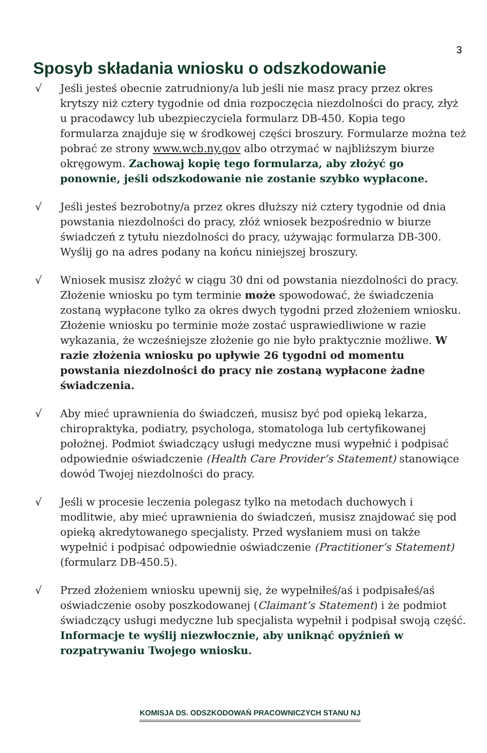3
Sposyb składania wniosku o odszkodowanie
√ Jeśli jesteś obecnie zatrudniony/a lub jeśli nie masz pracy przez okres krytszy niż cztery tygodnie od dnia rozpoczęcia niezdolności do pracy, złyż u pracodawcy lub ubezpieczyciela formularz DB-450. Kopia tego formularza znajduje się w środkowej części broszury. Formularze można też pobrać ze strony www.wcb.ny.gov albo otrzymać w najbliższym biurze okręgowym. Zachowaj kopię tego formularza, aby złożyć go ponownie, jeśli odszkodowanie nie zostanie szybko wypłacone.
√ Jeśli jesteś bezrobotny/a przez okres dłuższy niż cztery tygodnie od dnia powstania niezdolności do pracy, złóż wniosek bezpośrednio w biurze świadczeń z tytułu niezdolności do pracy, używając formularza DB-300. Wyślij go na adres podany na końcu niniejszej broszury.
√ Wniosek musisz złożyć w ciągu 30 dni od powstania niezdolności do pracy. Złożenie wniosku po tym terminie może spowodować, że świadczenia zostaną wypłacone tylko za okres dwych tygodni przed złożeniem wniosku. Złożenie wniosku po terminie może zostać usprawiedliwione w razie wykazania, że wcześniejsze złożenie go nie było praktycznie możliwe. W razie złożenia wniosku po upływie 26 tygodni od momentu powstania niezdolności do pracy nie zostaną wypłacone żadne świadczenia.
√ Aby mieć uprawnienia do świadczeń, musisz być pod opieką lekarza, chiropraktyka, podiatry, psychologa, stomatologa lub certyfikowanej położnej. Podmiot świadczący usługi medyczne musi wypełnić i podpisać odpowiednie oświadczenie (Health Care Provider’s Statement) stanowiące dowód Twojej niezdolności do pracy.
√ Jeśli w procesie leczenia polegasz tylko na metodach duchowych i modlitwie, aby mieć uprawnienia do świadczeń, musisz znajdować się pod opieką akredytowanego specjalisty. Przed wysłaniem musi on także wypełnić i podpisać odpowiednie oświadczenie (Practitioner’s Statement) (formularz DB-450.5).
√ Przed złożeniem wniosku upewnij się, że wypełniłeś/aś i podpisałeś/aś oświadczenie osoby poszkodowanej (Claimant’s Statement) i że podmiot świadczący usługi medyczne lub specjalista wypełnił i podpisał swoją część. Informacje te wyślij niezwłocznie, aby uniknąć opyźnień w rozpatrywaniu Twojego wniosku.
KOMISJA DS. ODSZKODOWAŃ PRACOWNICZYCH STANU NJ